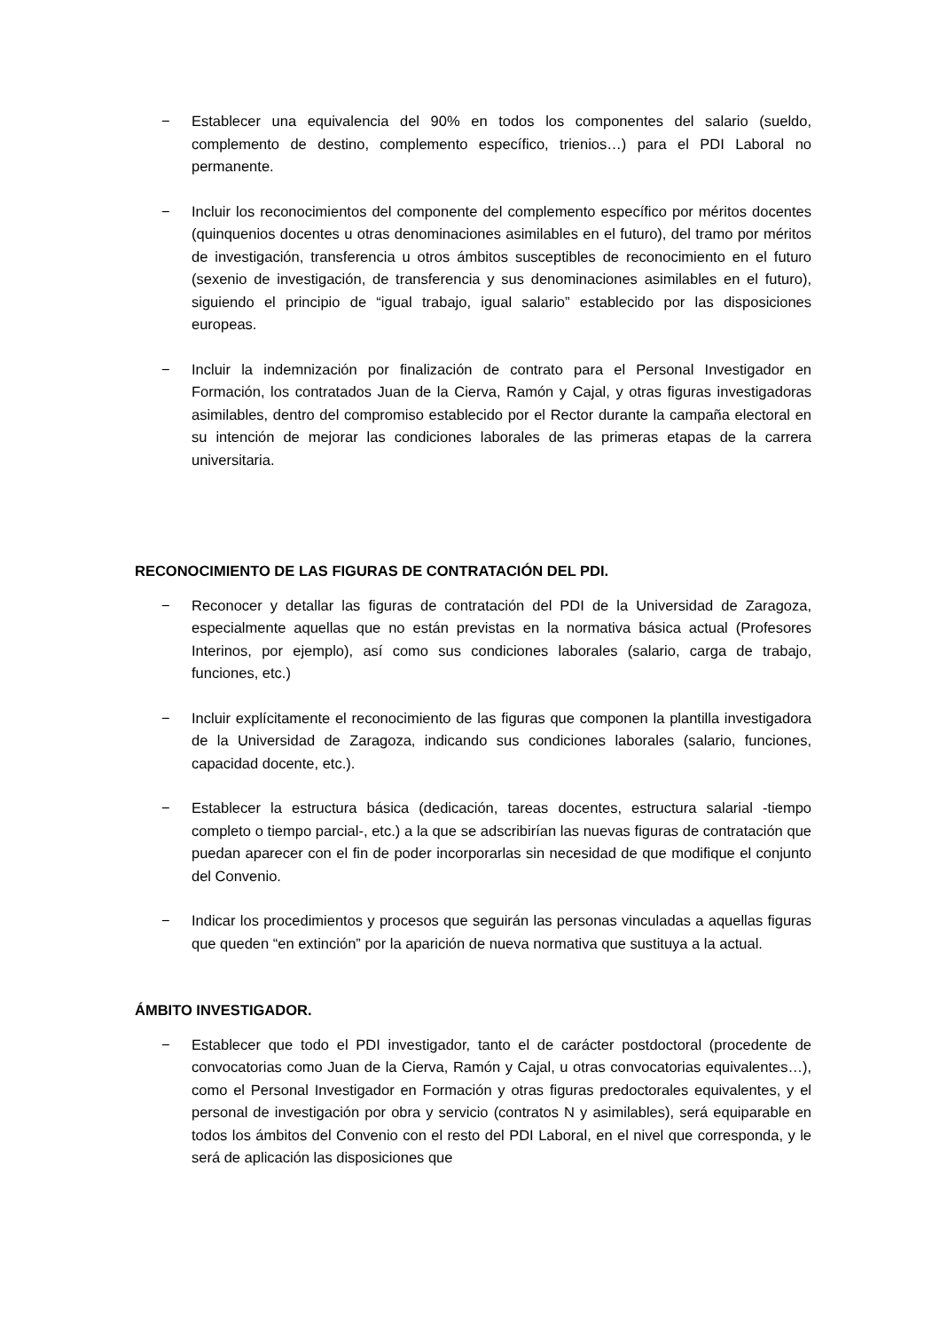− Establecer una equivalencia del 90% en todos los componentes del salario (sueldo, complemento de destino, complemento específico, trienios…) para el PDI Laboral no permanente.
− Incluir los reconocimientos del componente del complemento específico por méritos docentes (quinquenios docentes u otras denominaciones asimilables en el futuro), del tramo por méritos de investigación, transferencia u otros ámbitos susceptibles de reconocimiento en el futuro (sexenio de investigación, de transferencia y sus denominaciones asimilables en el futuro), siguiendo el principio de “igual trabajo, igual salario” establecido por las disposiciones europeas.
− Incluir la indemnización por finalización de contrato para el Personal Investigador en Formación, los contratados Juan de la Cierva, Ramón y Cajal, y otras figuras investigadoras asimilables, dentro del compromiso establecido por el Rector durante la campaña electoral en su intención de mejorar las condiciones laborales de las primeras etapas de la carrera universitaria.
RECONOCIMIENTO DE LAS FIGURAS DE CONTRATACIÓN DEL PDI.
− Reconocer y detallar las figuras de contratación del PDI de la Universidad de Zaragoza, especialmente aquellas que no están previstas en la normativa básica actual (Profesores Interinos, por ejemplo), así como sus condiciones laborales (salario, carga de trabajo, funciones, etc.)
− Incluir explícitamente el reconocimiento de las figuras que componen la plantilla investigadora de la Universidad de Zaragoza, indicando sus condiciones laborales (salario, funciones, capacidad docente, etc.).
− Establecer la estructura básica (dedicación, tareas docentes, estructura salarial -tiempo completo o tiempo parcial-, etc.) a la que se adscribirían las nuevas figuras de contratación que puedan aparecer con el fin de poder incorporarlas sin necesidad de que modifique el conjunto del Convenio.
− Indicar los procedimientos y procesos que seguirán las personas vinculadas a aquellas figuras que queden “en extinción” por la aparición de nueva normativa que sustituya a la actual.
ÁMBITO INVESTIGADOR.
− Establecer que todo el PDI investigador, tanto el de carácter postdoctoral (procedente de convocatorias como Juan de la Cierva, Ramón y Cajal, u otras convocatorias equivalentes…), como el Personal Investigador en Formación y otras figuras predoctorales equivalentes, y el personal de investigación por obra y servicio (contratos N y asimilables), será equiparable en todos los ámbitos del Convenio con el resto del PDI Laboral, en el nivel que corresponda, y le será de aplicación las disposiciones que